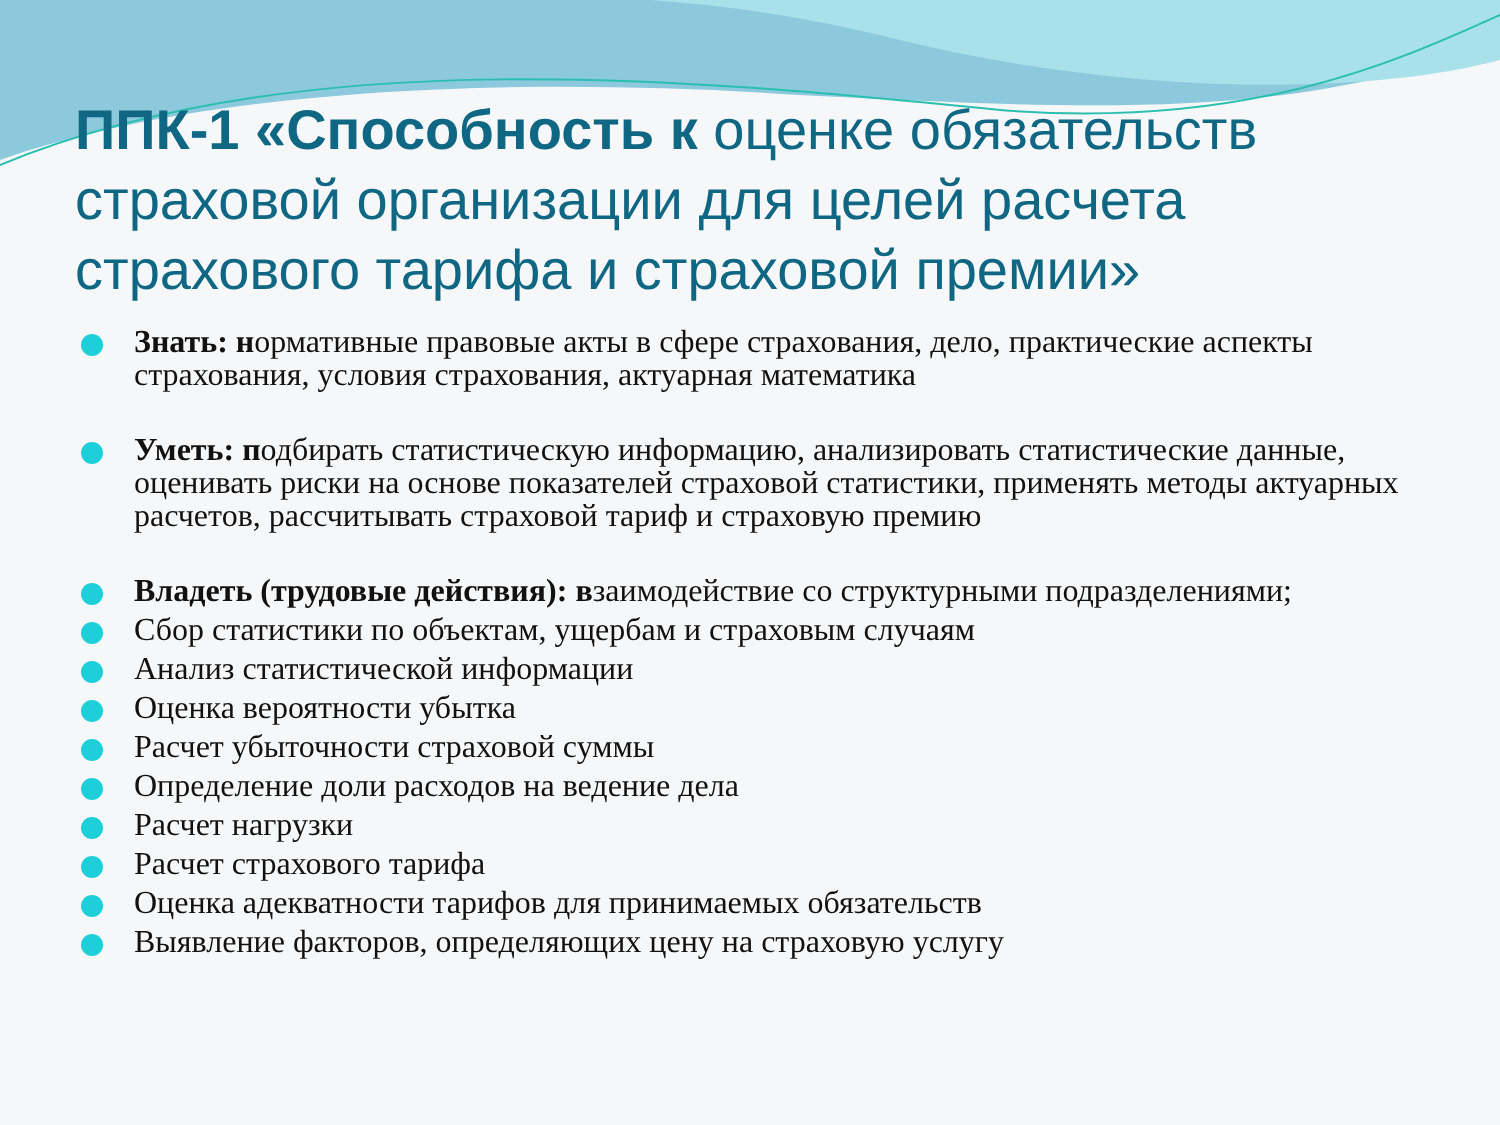ППК-1 «Способность к оценке обязательств страховой организации для целей расчета страхового тарифа и страховой премии»
Знать: нормативные правовые акты в сфере страхования, дело, практические аспекты страхования, условия страхования, актуарная математика
Уметь: подбирать статистическую информацию, анализировать статистические данные, оценивать риски на основе показателей страховой статистики, применять методы актуарных расчетов, рассчитывать страховой тариф и страховую премию
Владеть (трудовые действия): взаимодействие со структурными подразделениями;
Сбор статистики по объектам, ущербам и страховым случаям
Анализ статистической информации
Оценка вероятности убытка
Расчет убыточности страховой суммы
Определение доли расходов на ведение дела
Расчет нагрузки
Расчет страхового тарифа
Оценка адекватности тарифов для принимаемых обязательств
Выявление факторов, определяющих цену на страховую услугу